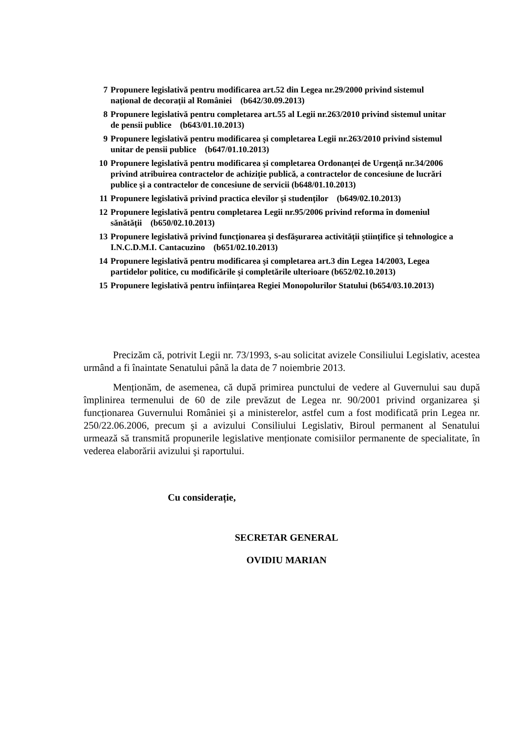7 Propunere legislativă pentru modificarea art.52 din Legea nr.29/2000 privind sistemul național de decorații al României (b642/30.09.2013)
8 Propunere legislativă pentru completarea art.55 al Legii nr.263/2010 privind sistemul unitar de pensii publice (b643/01.10.2013)
9 Propunere legislativă pentru modificarea şi completarea Legii nr.263/2010 privind sistemul unitar de pensii publice (b647/01.10.2013)
10 Propunere legislativă pentru modificarea şi completarea Ordonanței de Urgență nr.34/2006 privind atribuirea contractelor de achiziție publică, a contractelor de concesiune de lucrări publice şi a contractelor de concesiune de servicii (b648/01.10.2013)
11 Propunere legislativă privind practica elevilor şi studenților (b649/02.10.2013)
12 Propunere legislativă pentru completarea Legii nr.95/2006 privind reforma în domeniul sănătății (b650/02.10.2013)
13 Propunere legislativă privind funcționarea şi desfăşurarea activității ştiințifice şi tehnologice a I.N.C.D.M.I. Cantacuzino (b651/02.10.2013)
14 Propunere legislativă pentru modificarea şi completarea art.3 din Legea 14/2003, Legea partidelor politice, cu modificările şi completările ulterioare (b652/02.10.2013)
15 Propunere legislativă pentru înființarea Regiei Monopolurilor Statului (b654/03.10.2013)
Precizăm că, potrivit Legii nr. 73/1993, s-au solicitat avizele Consiliului Legislativ, acestea urmând a fi înaintate Senatului până la data de 7 noiembrie 2013.
Menționăm, de asemenea, că după primirea punctului de vedere al Guvernului sau după împlinirea termenului de 60 de zile prevăzut de Legea nr. 90/2001 privind organizarea şi funcționarea Guvernului României şi a ministerelor, astfel cum a fost modificată prin Legea nr. 250/22.06.2006, precum şi a avizului Consiliului Legislativ, Biroul permanent al Senatului urmează să transmită propunerile legislative menționate comisiilor permanente de specialitate, în vederea elaborării avizului şi raportului.
Cu considerație,
SECRETAR GENERAL
OVIDIU MARIAN